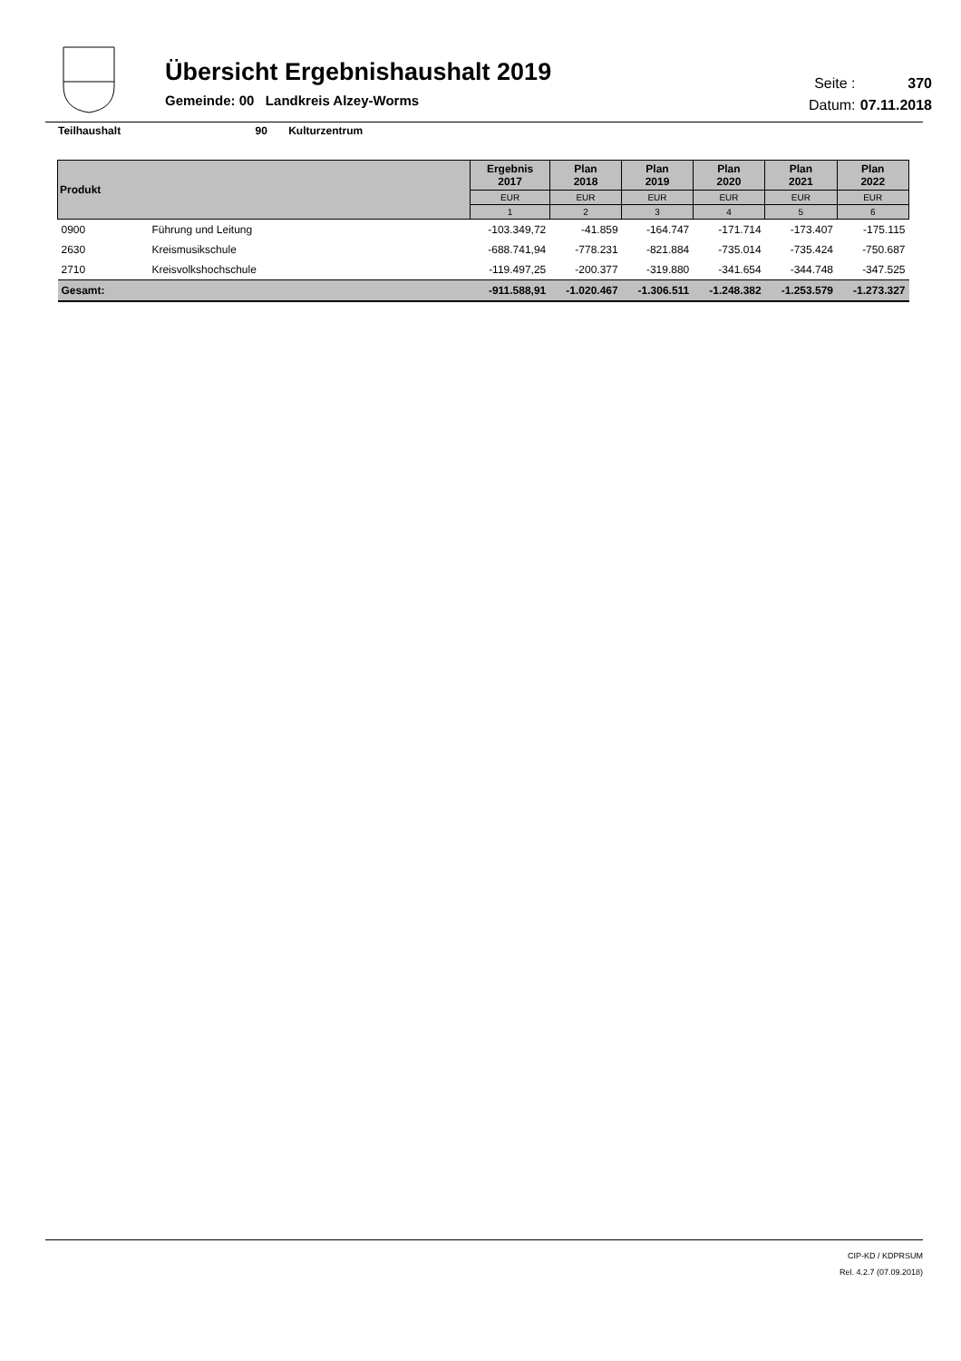Übersicht Ergebnishaushalt 2019
Gemeinde: 00 Landkreis Alzey-Worms
Seite : 370
Datum: 07.11.2018
Teilhaushalt 90 Kulturzentrum
| Produkt | | Ergebnis 2017 | Plan 2018 | Plan 2019 | Plan 2020 | Plan 2021 | Plan 2022 |
| --- | --- | --- | --- | --- | --- | --- | --- |
| | | EUR | EUR | EUR | EUR | EUR | EUR |
| | | 1 | 2 | 3 | 4 | 5 | 6 |
| 0900 | Führung und Leitung | -103.349,72 | -41.859 | -164.747 | -171.714 | -173.407 | -175.115 |
| 2630 | Kreismusikschule | -688.741,94 | -778.231 | -821.884 | -735.014 | -735.424 | -750.687 |
| 2710 | Kreisvolkshochschule | -119.497,25 | -200.377 | -319.880 | -341.654 | -344.748 | -347.525 |
| Gesamt: | | -911.588,91 | -1.020.467 | -1.306.511 | -1.248.382 | -1.253.579 | -1.273.327 |
CIP-KD / KDPRSUM
Rel. 4.2.7 (07.09.2018)